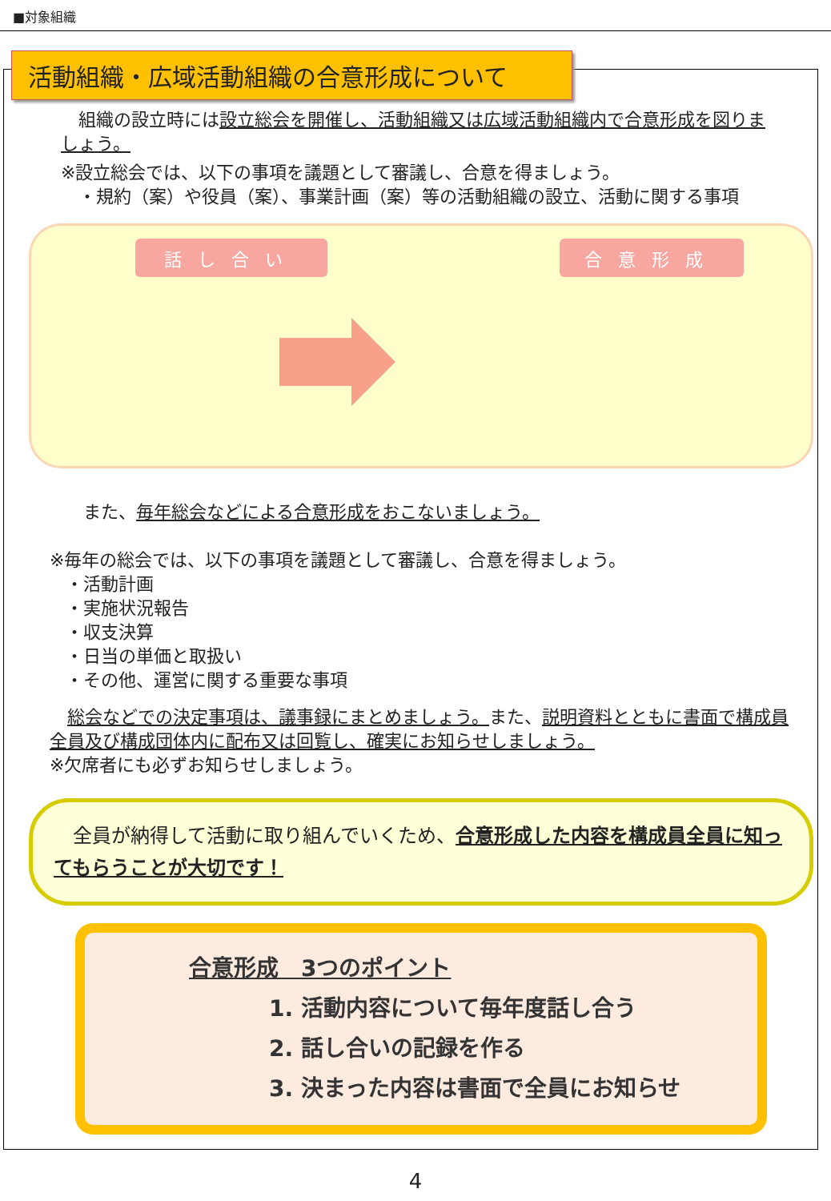■対象組織
活動組織・広域活動組織の合意形成について
　組織の設立時には設立総会を開催し、活動組織又は広域活動組織内で合意形成を図りましょう。
※設立総会では、以下の事項を議題として審議し、合意を得ましょう。
　・規約（案）や役員（案）、事業計画（案）等の活動組織の設立、活動に関する事項
話し合い 合意形成
　また、毎年総会などによる合意形成をおこないましょう。
※毎年の総会では、以下の事項を議題として審議し、合意を得ましょう。
・活動計画
・実施状況報告
・収支決算
・日当の単価と取扱い
・その他、運営に関する重要な事項
　総会などでの決定事項は、議事録にまとめましょう。また、説明資料とともに書面で構成員全員及び構成団体内に配布又は回覧し、確実にお知らせしましょう。
※欠席者にも必ずお知らせしましょう。
　全員が納得して活動に取り組んでいくため、合意形成した内容を構成員全員に知ってもらうことが大切です！
合意形成　3つのポイント
1. 活動内容について毎年度話し合う
2. 話し合いの記録を作る
3. 決まった内容は書面で全員にお知らせ
4